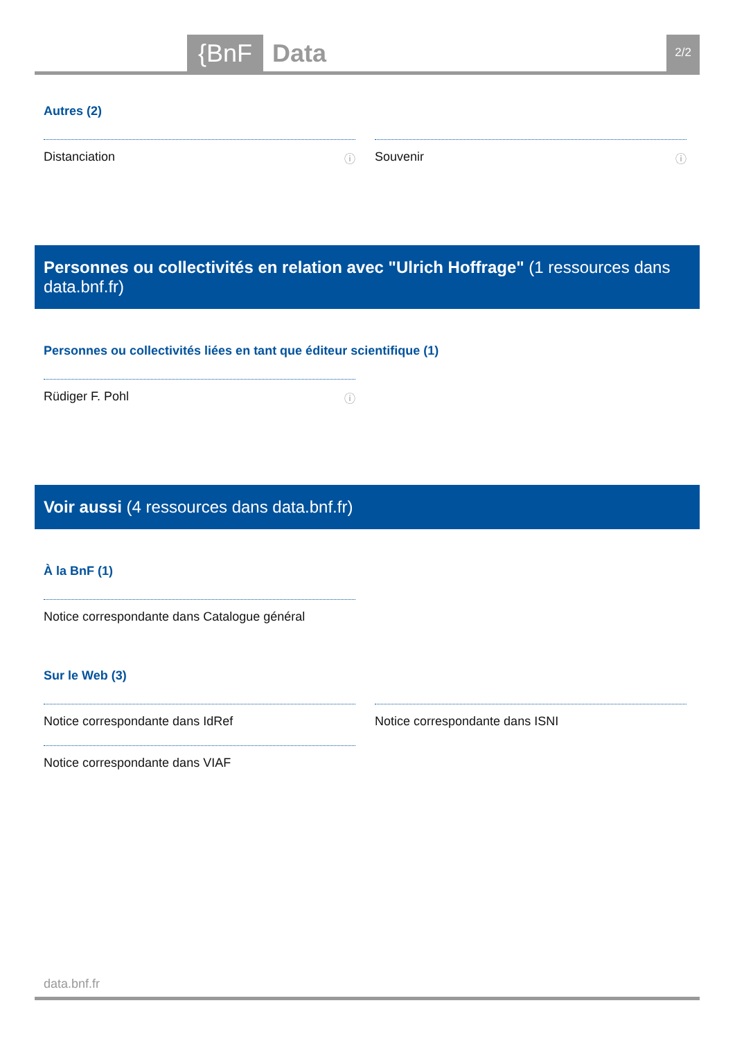{BnF Data 2/2
Autres (2)
Distanciation ⓘ
Souvenir ⓘ
Personnes ou collectivités en relation avec "Ulrich Hoffrage" (1 ressources dans data.bnf.fr)
Personnes ou collectivités liées en tant que éditeur scientifique (1)
Rüdiger F. Pohl ⓘ
Voir aussi (4 ressources dans data.bnf.fr)
À la BnF (1)
Notice correspondante dans Catalogue général
Sur le Web (3)
Notice correspondante dans IdRef
Notice correspondante dans VIAF
Notice correspondante dans ISNI
data.bnf.fr